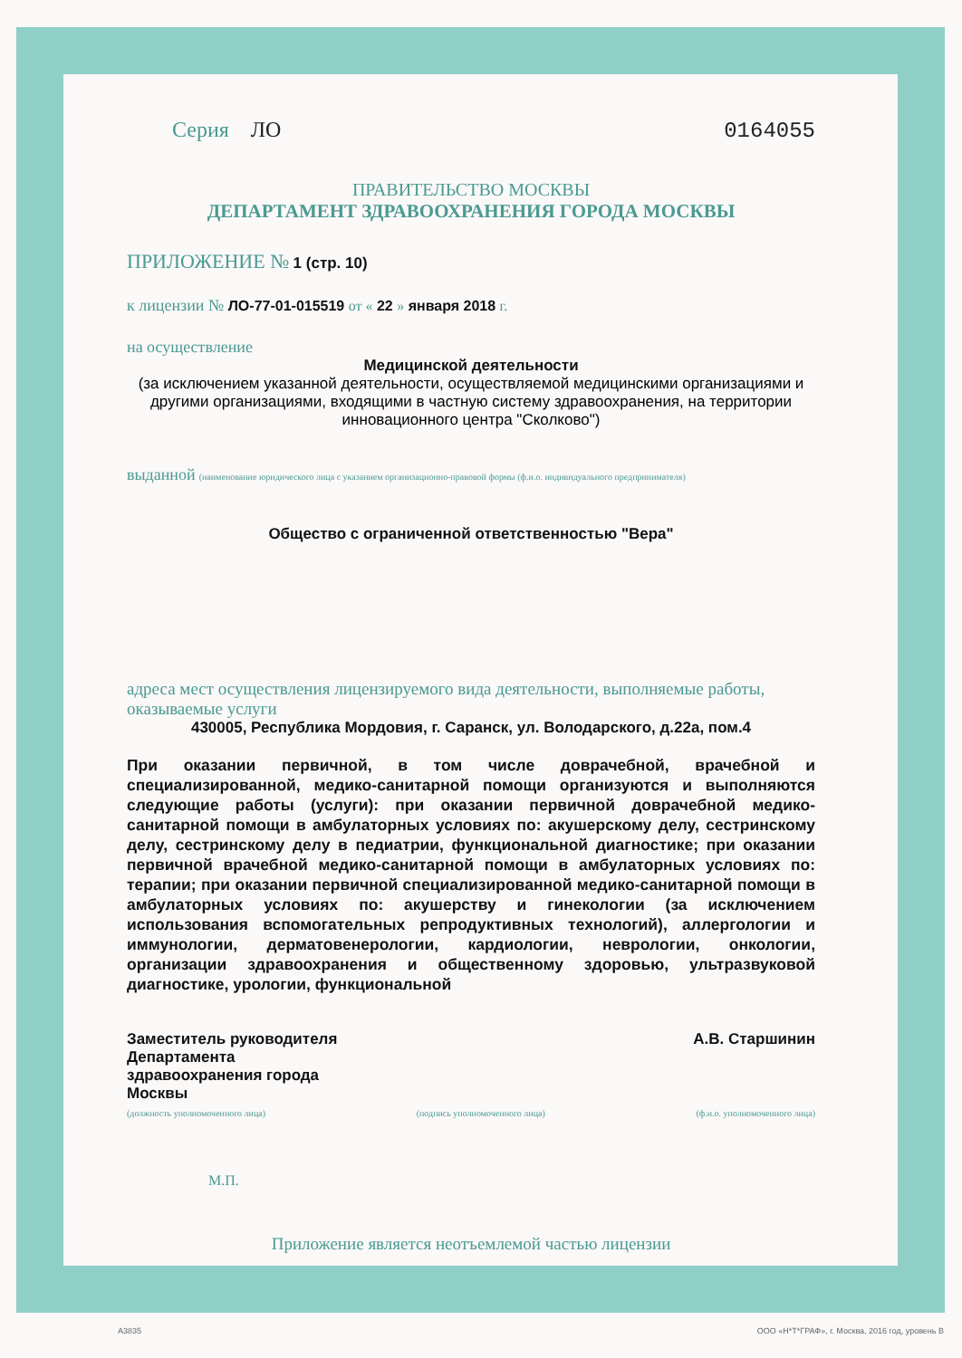Серия ЛО 0164055
ПРАВИТЕЛЬСТВО МОСКВЫ
ДЕПАРТАМЕНТ ЗДРАВООХРАНЕНИЯ ГОРОДА МОСКВЫ
ПРИЛОЖЕНИЕ № 1 (стр. 10)
к лицензии № ЛО-77-01-015519 от « 22 » января 2018 г.
на осуществление
Медицинской деятельности
(за исключением указанной деятельности, осуществляемой медицинскими организациями и другими организациями, входящими в частную систему здравоохранения, на территории инновационного центра "Сколково")
выданной (наименование юридического лица с указанием организационно-правовой формы (ф.и.о. индивидуального предпринимателя)
Общество с ограниченной ответственностью "Вера"
адреса мест осуществления лицензируемого вида деятельности, выполняемые работы, оказываемые услуги
430005, Республика Мордовия, г. Саранск, ул. Володарского, д.22а, пом.4
При оказании первичной, в том числе доврачебной, врачебной и специализированной, медико-санитарной помощи организуются и выполняются следующие работы (услуги): при оказании первичной доврачебной медико-санитарной помощи в амбулаторных условиях по: акушерскому делу, сестринскому делу, сестринскому делу в педиатрии, функциональной диагностике; при оказании первичной врачебной медико-санитарной помощи в амбулаторных условиях по: терапии; при оказании первичной специализированной медико-санитарной помощи в амбулаторных условиях по: акушерству и гинекологии (за исключением использования вспомогательных репродуктивных технологий), аллергологии и иммунологии, дерматовенерологии, кардиологии, неврологии, онкологии, организации здравоохранения и общественному здоровью, ультразвуковой диагностике, урологии, функциональной
Заместитель руководителя
Департамента
здравоохранения города
Москвы А.В. Старшинин
(должность уполномоченного лица) (подпись уполномоченного лица) (ф.и.о. уполномоченного лица)
М.П.
Приложение является неотъемлемой частью лицензии
А3835
ООО «Н*Т*ГРАФ», г. Москва, 2016 год, уровень В